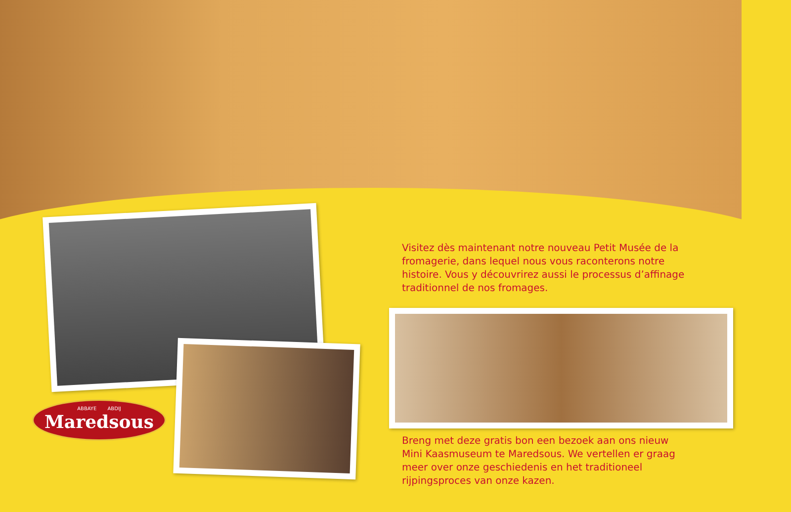Visitez dès maintenant notre nouveau Petit Musée de la fromagerie, dans lequel nous vous raconterons notre histoire. Vous y découvrirez aussi le processus d’affinage traditionnel de nos fromages.
Breng met deze gratis bon een bezoek aan ons nieuw Mini Kaasmuseum te Maredsous. We vertellen er graag meer over onze geschiedenis en het traditioneel rijpingsproces van onze kazen.
ABBAYE ABDIJ
Maredsous